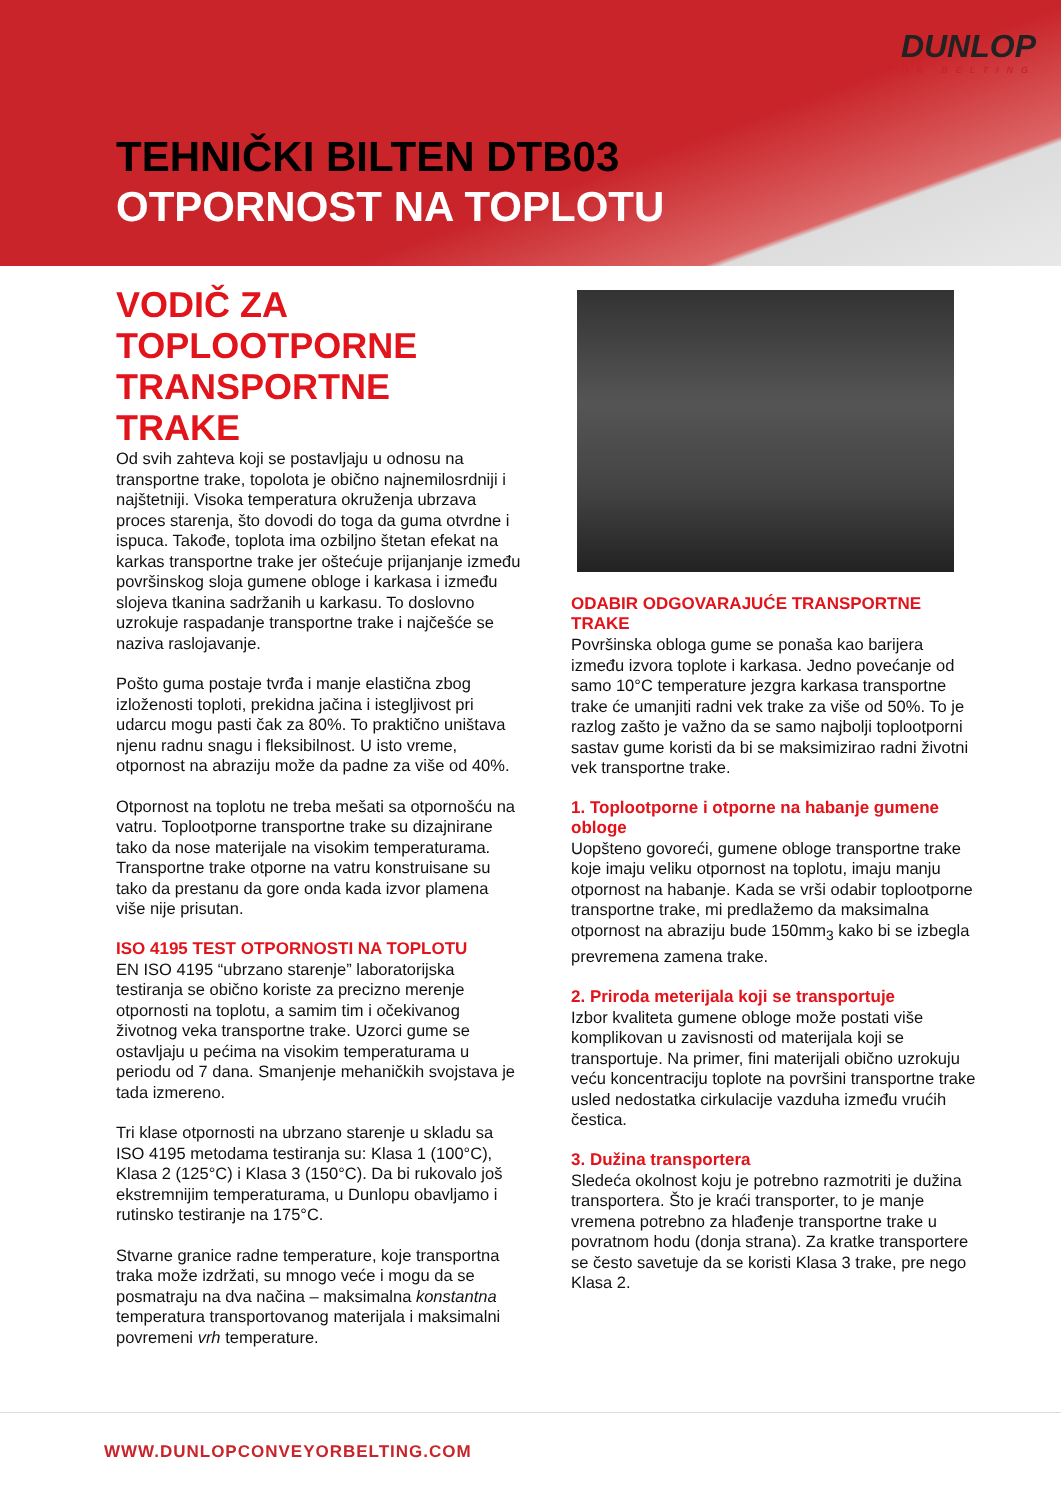DUNLOP
CONVEYOR BELTING
TEHNIČKI BILTEN DTB03
OTPORNOST NA TOPLOTU
VODIČ ZA TOPLOOTPORNE TRANSPORTNE TRAKE
Od svih zahteva koji se postavljaju u odnosu na transportne trake, topolota je obično najnemilosrdniji i najštetniji. Visoka temperatura okruženja ubrzava proces starenja, što dovodi do toga da guma otvrdne i ispuca. Takođe, toplota ima ozbiljno štetan efekat na karkas transportne trake jer oštećuje prijanjanje između površinskog sloja gumene obloge i karkasa i između slojeva tkanina sadržanih u karkasu. To doslovno uzrokuje raspadanje transportne trake i najčešće se naziva raslojavanje.
Pošto guma postaje tvrđa i manje elastična zbog izloženosti toploti, prekidna jačina i istegljivost pri udarcu mogu pasti čak za 80%. To praktično uništava njenu radnu snagu i fleksibilnost. U isto vreme, otpornost na abraziju može da padne za više od 40%.
Otpornost na toplotu ne treba mešati sa otpornošću na vatru. Toplootporne transportne trake su dizajnirane tako da nose materijale na visokim temperaturama. Transportne trake otporne na vatru konstruisane su tako da prestanu da gore onda kada izvor plamena više nije prisutan.
ISO 4195 TEST OTPORNOSTI NA TOPLOTU
EN ISO 4195 “ubrzano starenje” laboratorijska testiranja se obično koriste za precizno merenje otpornosti na toplotu, a samim tim i očekivanog životnog veka transportne trake. Uzorci gume se ostavljaju u pećima na visokim temperaturama u periodu od 7 dana. Smanjenje mehaničkih svojstava je tada izmereno.
Tri klase otpornosti na ubrzano starenje u skladu sa ISO 4195 metodama testiranja su: Klasa 1 (100°C), Klasa 2 (125°C) i Klasa 3 (150°C). Da bi rukovalo još ekstremnijim temperaturama, u Dunlopu obavljamo i rutinsko testiranje na 175°C.
Stvarne granice radne temperature, koje transportna traka može izdržati, su mnogo veće i mogu da se posmatraju na dva načina – maksimalna konstantna temperatura transportovanog materijala i maksimalni povremeni vrh temperature.
ODABIR ODGOVARAJUĆE TRANSPORTNE TRAKE
Površinska obloga gume se ponaša kao barijera između izvora toplote i karkasa. Jedno povećanje od samo 10°C temperature jezgra karkasa transportne trake će umanjiti radni vek trake za više od 50%. To je razlog zašto je važno da se samo najbolji toplootporni sastav gume koristi da bi se maksimizirao radni životni vek transportne trake.
1. Toplootporne i otporne na habanje gumene obloge
Uopšteno govoreći, gumene obloge transportne trake koje imaju veliku otpornost na toplotu, imaju manju otpornost na habanje. Kada se vrši odabir toplootporne transportne trake, mi predlažemo da maksimalna otpornost na abraziju bude 150mm<sub>3</sub> kako bi se izbegla prevremena zamena trake.
2. Priroda meterijala koji se transportuje
Izbor kvaliteta gumene obloge može postati više komplikovan u zavisnosti od materijala koji se transportuje. Na primer, fini materijali obično uzrokuju veću koncentraciju toplote na površini transportne trake usled nedostatka cirkulacije vazduha između vrućih čestica.
3. Dužina transportera
Sledeća okolnost koju je potrebno razmotriti je dužina transportera. Što je kraći transporter, to je manje vremena potrebno za hlađenje transportne trake u povratnom hodu (donja strana). Za kratke transportere se često savetuje da se koristi Klasa 3 trake, pre nego Klasa 2.
WWW.DUNLOPCONVEYORBELTING.COM